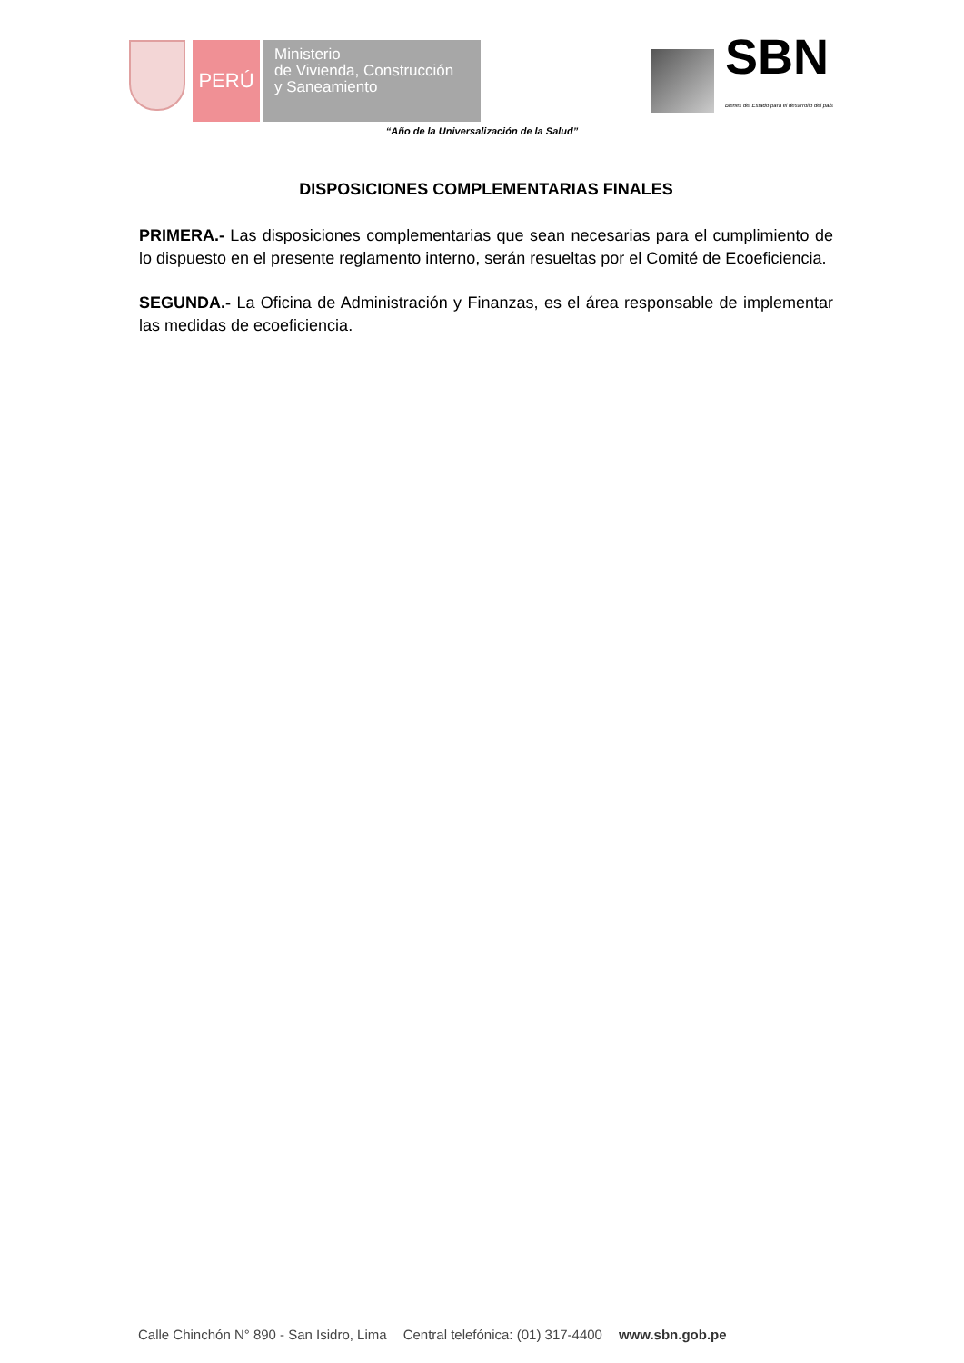PERÚ
Ministerio
de Vivienda, Construcción
y Saneamiento
SBN
Bienes del Estado para el desarrollo del país
“Año de la Universalización de la Salud”
DISPOSICIONES COMPLEMENTARIAS FINALES
PRIMERA.- Las disposiciones complementarias que sean necesarias para el cumplimiento de lo dispuesto en el presente reglamento interno, serán resueltas por el Comité de Ecoeficiencia.
SEGUNDA.- La Oficina de Administración y Finanzas, es el área responsable de implementar las medidas de ecoeficiencia.
Calle Chinchón N° 890 - San Isidro, Lima Central telefónica: (01) 317-4400 www.sbn.gob.pe